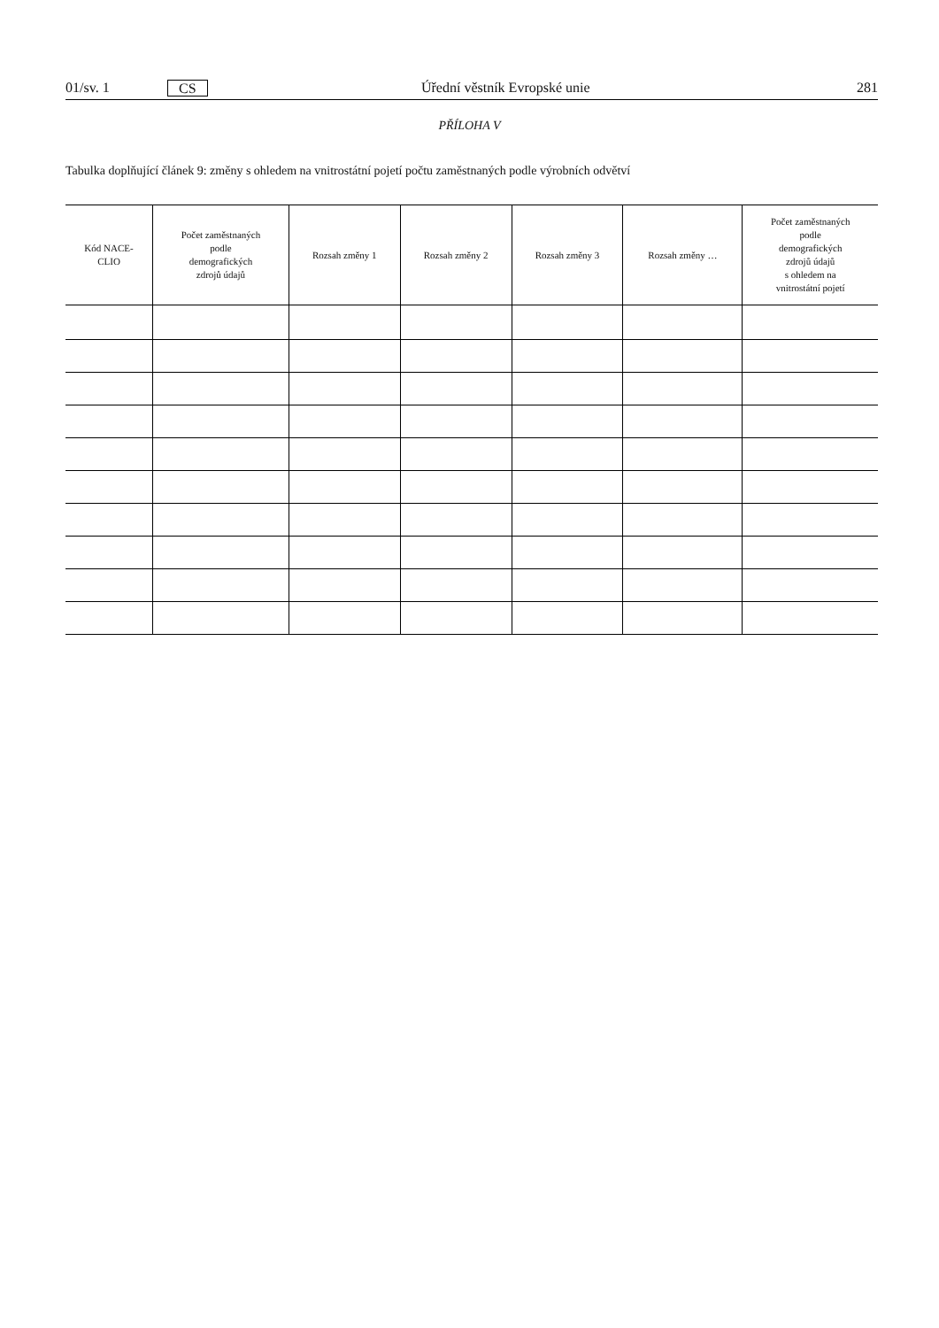01/sv. 1 CS Úřední věstník Evropské unie 281
PŘÍLOHA V
Tabulka doplňující článek 9: změny s ohledem na vnitrostátní pojetí počtu zaměstnaných podle výrobních odvětví
| Kód NACE- CLIO | Počet zaměstnaných podle demografických zdrojů údajů | Rozsah změny 1 | Rozsah změny 2 | Rozsah změny 3 | Rozsah změny … | Počet zaměstnaných podle demografických zdrojů údajů s ohledem na vnitrostátní pojetí |
| --- | --- | --- | --- | --- | --- | --- |